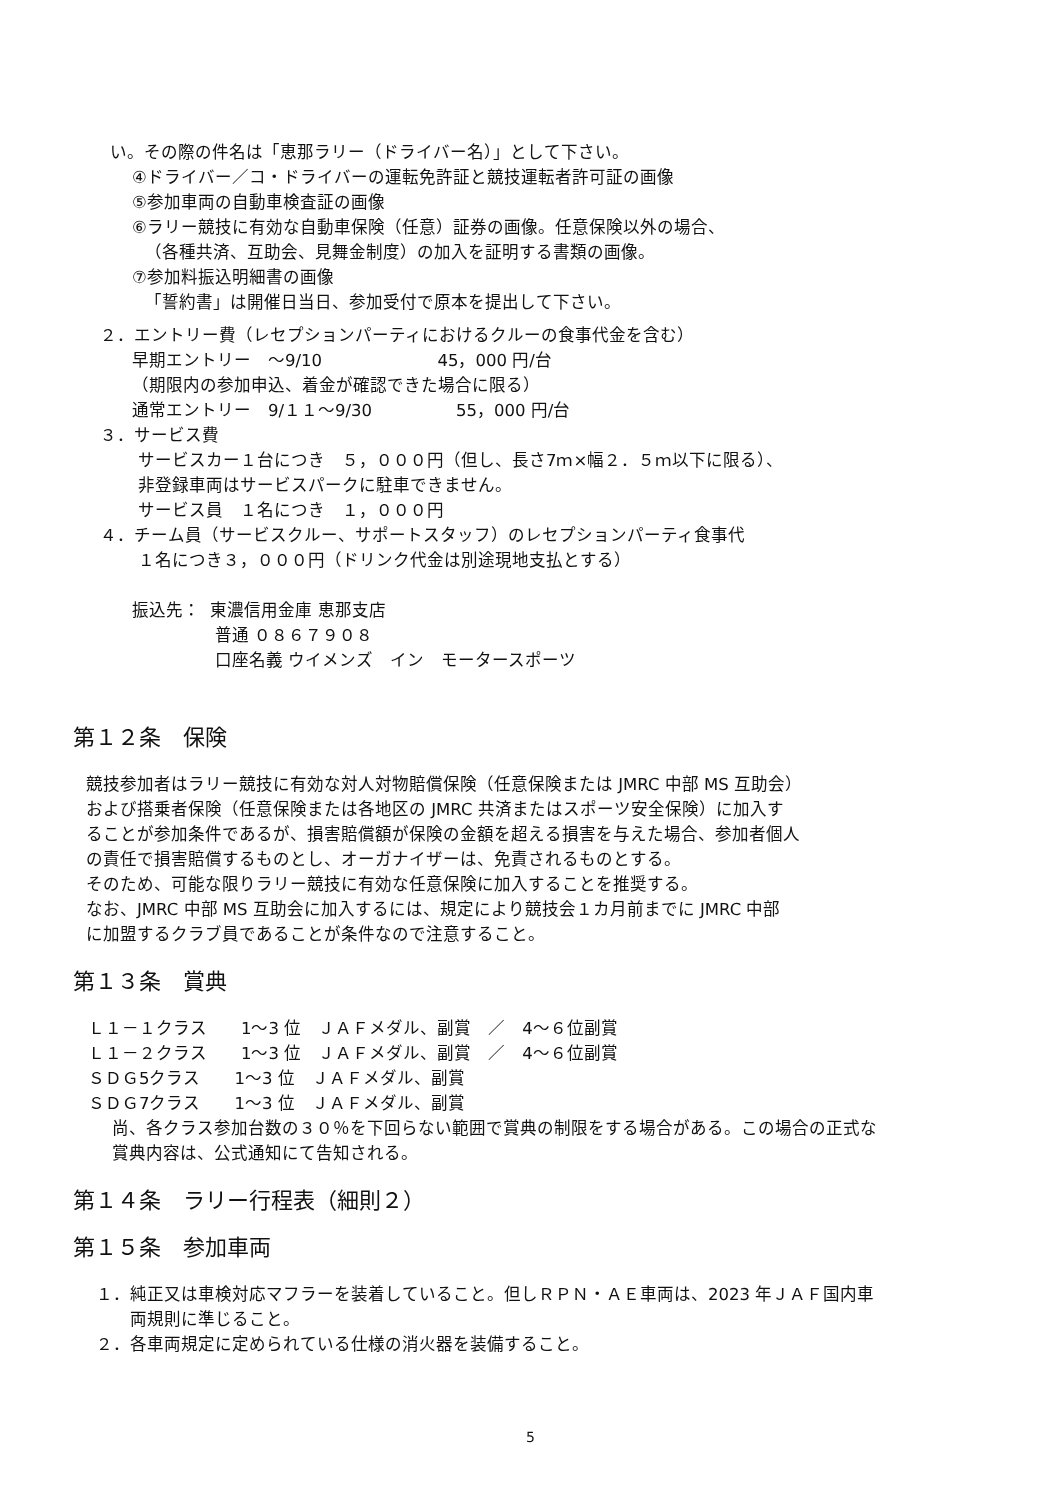い。その際の件名は「恵那ラリー（ドライバー名）」として下さい。
④ドライバー／コ・ドライバーの運転免許証と競技運転者許可証の画像
⑤参加車両の自動車検査証の画像
⑥ラリー競技に有効な自動車保険（任意）証券の画像。任意保険以外の場合、
（各種共済、互助会、見舞金制度）の加入を証明する書類の画像。
⑦参加料振込明細書の画像
「誓約書」は開催日当日、参加受付で原本を提出して下さい。
２．エントリー費（レセプションパーティにおけるクルーの食事代金を含む）
早期エントリー　～9/10 45，000 円/台
（期限内の参加申込、着金が確認できた場合に限る）
通常エントリー　9/１１～9/30 55，000 円/台
３．サービス費
サービスカー１台につき　５，０００円（但し、長さ7ｍ×幅２．５ｍ以下に限る）、
非登録車両はサービスパークに駐車できません。
サービス員　１名につき　１，０００円
４．チーム員（サービスクルー、サポートスタッフ）のレセプションパーティ食事代
１名につき３，０００円（ドリンク代金は別途現地支払とする）
振込先： 東濃信用金庫 恵那支店
普通 ０８６７９０８
口座名義 ウイメンズ　イン　モータースポーツ
第１２条　保険
競技参加者はラリー競技に有効な対人対物賠償保険（任意保険または JMRC 中部 MS 互助会）
および搭乗者保険（任意保険または各地区の JMRC 共済またはスポーツ安全保険）に加入す
ることが参加条件であるが、損害賠償額が保険の金額を超える損害を与えた場合、参加者個人
の責任で損害賠償するものとし、オーガナイザーは、免責されるものとする。
そのため、可能な限りラリー競技に有効な任意保険に加入することを推奨する。
なお、JMRC 中部 MS 互助会に加入するには、規定により競技会１カ月前までに JMRC 中部
に加盟するクラブ員であることが条件なので注意すること。
第１３条　賞典
Ｌ１－１クラス　　1～3 位　ＪＡＦメダル、副賞　／　4～６位副賞
Ｌ１－２クラス　　1～3 位　ＪＡＦメダル、副賞　／　4～６位副賞
ＳＤＧ5クラス　　1～3 位　ＪＡＦメダル、副賞
ＳＤＧ7クラス　　1～3 位　ＪＡＦメダル、副賞
尚、各クラス参加台数の３０％を下回らない範囲で賞典の制限をする場合がある。この場合の正式な
賞典内容は、公式通知にて告知される。
第１４条　ラリー行程表（細則２）
第１５条　参加車両
１．純正又は車検対応マフラーを装着していること。但しＲＰＮ・ＡＥ車両は、2023 年ＪＡＦ国内車
両規則に準じること。
２．各車両規定に定められている仕様の消火器を装備すること。
5